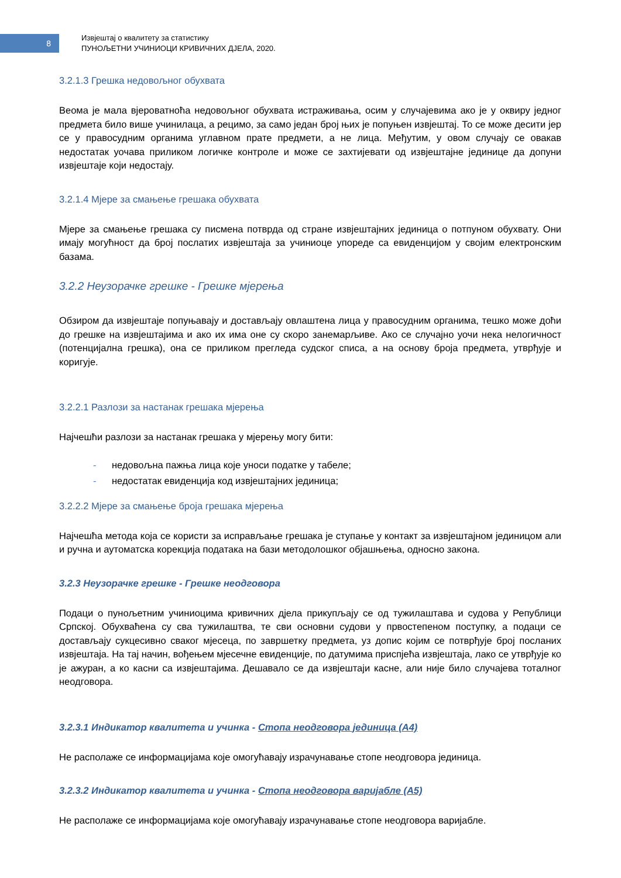8
Извјештај о квалитету за статистику
ПУНОЉЕТНИ УЧИНИОЦИ КРИВИЧНИХ ДЈЕЛА, 2020.
3.2.1.3 Грешка недовољног обухвата
Веома је мала вјероватноћа недовољног обухвата истраживања, осим у случајевима ако је у оквиру једног предмета било више учинилаца, а рецимо, за само један број њих је попуњен извјештај. То се може десити јер се у правосудним органима углавном прате предмети, а не лица. Међутим, у овом случају се овакав недостатак уочава приликом логичке контроле и може се захтијевати од извјештајне јединице да допуни извјештаје који недостају.
3.2.1.4 Мјере за смањење грешака обухвата
Мјере за смањење грешака су писмена потврда од стране извјештајних јединица о потпуном обухвату. Они имају могућност да број послатих извјештаја за учиниоце упореде са евиденцијом у својим електронским базама.
3.2.2 Неузорачке грешке - Грешке мјерења
Обзиром да извјештаје попуњавају и достављају овлаштена лица у правосудним органима, тешко може доћи до грешке на извјештајима и ако их има оне су скоро занемарљиве. Ако се случајно уочи нека нелогичност (потенцијална грешка), она се приликом прегледа судског списа, а на основу броја предмета, утврђује и коригује.
3.2.2.1 Разлози за настанак грешака мјерења
Најчешћи разлози за настанак грешака у мјерењу могу бити:
- недовољна пажња лица које уноси податке у табеле;
- недостатак евиденција код извјештајних јединица;
3.2.2.2 Мјере за смањење броја грешака мјерења
Најчешћа метода која се користи за исправљање грешака је ступање у контакт за извјештајном јединицом али и ручна и аутоматска корекција података на бази методолошког објашњења, односно закона.
3.2.3 Неузорачке грешке - Грешке неодговора
Подаци о пунољетним учиниоцима кривичних дјела прикупљају се од тужилаштава и судова у Републици Српској. Обухваћена су сва тужилаштва, те сви основни судови у првостепеном поступку, а подаци се достављају сукцесивно сваког мјесеца, по завршетку предмета, уз допис којим се потврђује број посланих извјештаја. На тај начин, вођењем мјесечне евиденције, по датумима приспјећа извјештаја, лако се утврђује ко је ажуран, а ко касни са извјештајима. Дешавало се да извјештаји касне, али није било случајева тоталног неодговора.
3.2.3.1 Индикатор квалитета и учинка - Стопа неодговора јединица (А4)
Не располаже се информацијама које омогућавају израчунавање стопе неодговора јединица.
3.2.3.2 Индикатор квалитета и учинка - Стопа неодговора варијабле (А5)
Не располаже се информацијама које омогућавају израчунавање стопе неодговора варијабле.